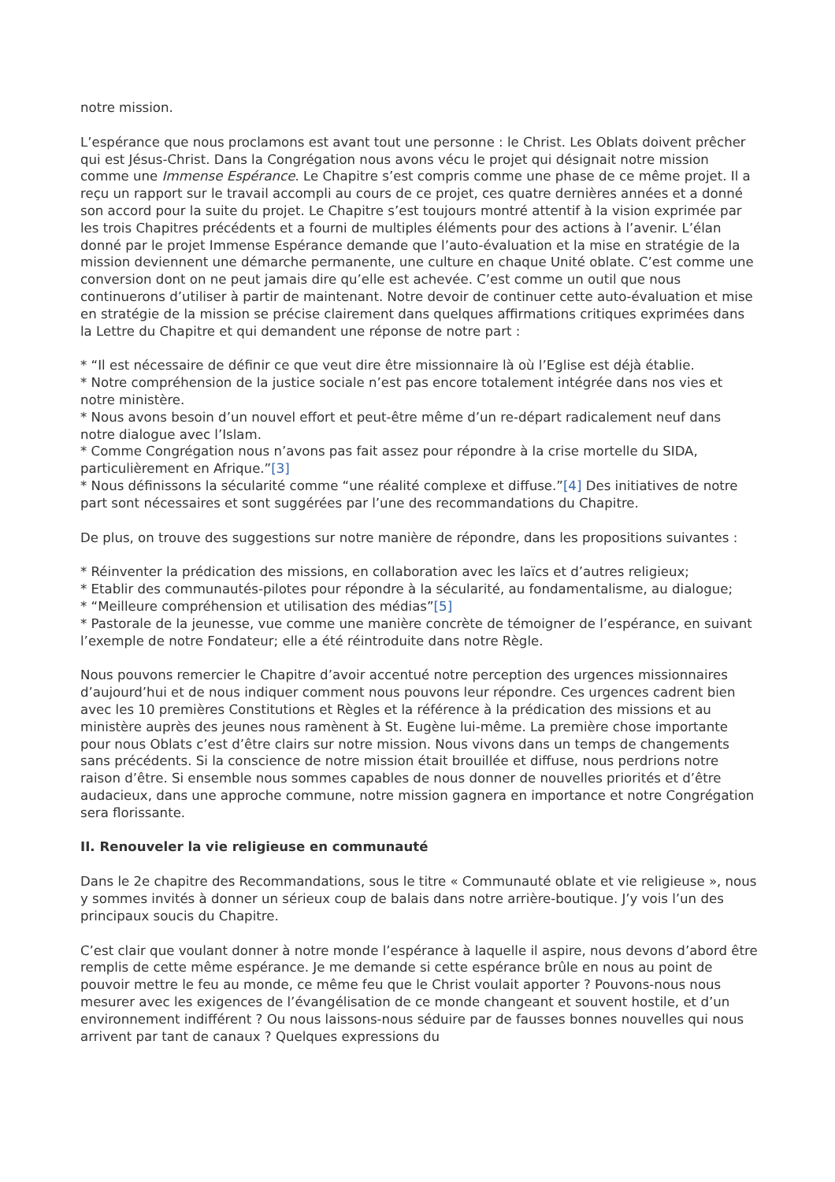notre mission.
L’espérance que nous proclamons est avant tout une personne : le Christ. Les Oblats doivent prêcher qui est Jésus-Christ. Dans la Congrégation nous avons vécu le projet qui désignait notre mission comme une Immense Espérance. Le Chapitre s’est compris comme une phase de ce même projet. Il a reçu un rapport sur le travail accompli au cours de ce projet, ces quatre dernières années et a donné son accord pour la suite du projet. Le Chapitre s’est toujours montré attentif à la vision exprimée par les trois Chapitres précédents et a fourni de multiples éléments pour des actions à l’avenir. L’élan donné par le projet Immense Espérance demande que l’auto-évaluation et la mise en stratégie de la mission deviennent une démarche permanente, une culture en chaque Unité oblate. C’est comme une conversion dont on ne peut jamais dire qu’elle est achevée. C’est comme un outil que nous continuerons d’utiliser à partir de maintenant. Notre devoir de continuer cette auto-évaluation et mise en stratégie de la mission se précise clairement dans quelques affirmations critiques exprimées dans la Lettre du Chapitre et qui demandent une réponse de notre part :
* “Il est nécessaire de définir ce que veut dire être missionnaire là où l’Eglise est déjà établie.
* Notre compréhension de la justice sociale n’est pas encore totalement intégrée dans nos vies et notre ministère.
* Nous avons besoin d’un nouvel effort et peut-être même d’un re-départ radicalement neuf dans notre dialogue avec l’Islam.
* Comme Congrégation nous n’avons pas fait assez pour répondre à la crise mortelle du SIDA, particulièrement en Afrique.”[3]
* Nous définissons la sécularité comme “une réalité complexe et diffuse.”[4] Des initiatives de notre part sont nécessaires et sont suggérées par l’une des recommandations du Chapitre.
De plus, on trouve des suggestions sur notre manière de répondre, dans les propositions suivantes :
* Réinventer la prédication des missions, en collaboration avec les laïcs et d’autres religieux;
* Etablir des communautés-pilotes pour répondre à la sécularité, au fondamentalisme, au dialogue;
* “Meilleure compréhension et utilisation des médias”[5]
* Pastorale de la jeunesse, vue comme une manière concrète de témoigner de l’espérance, en suivant l’exemple de notre Fondateur; elle a été réintroduite dans notre Règle.
Nous pouvons remercier le Chapitre d’avoir accentué notre perception des urgences missionnaires d’aujourd’hui et de nous indiquer comment nous pouvons leur répondre. Ces urgences cadrent bien avec les 10 premières Constitutions et Règles et la référence à la prédication des missions et au ministère auprès des jeunes nous ramènent à St. Eugène lui-même. La première chose importante pour nous Oblats c’est d’être clairs sur notre mission. Nous vivons dans un temps de changements sans précédents. Si la conscience de notre mission était brouillée et diffuse, nous perdrions notre raison d’être. Si ensemble nous sommes capables de nous donner de nouvelles priorités et d’être audacieux, dans une approche commune, notre mission gagnera en importance et notre Congrégation sera florissante.
II. Renouveler la vie religieuse en communauté
Dans le 2e chapitre des Recommandations, sous le titre « Communauté oblate et vie religieuse », nous y sommes invités à donner un sérieux coup de balais dans notre arrière-boutique. J’y vois l’un des principaux soucis du Chapitre.
C’est clair que voulant donner à notre monde l’espérance à laquelle il aspire, nous devons d’abord être remplis de cette même espérance. Je me demande si cette espérance brûle en nous au point de pouvoir mettre le feu au monde, ce même feu que le Christ voulait apporter ? Pouvons-nous nous mesurer avec les exigences de l’évangélisation de ce monde changeant et souvent hostile, et d’un environnement indifférent ? Ou nous laissons-nous séduire par de fausses bonnes nouvelles qui nous arrivent par tant de canaux ? Quelques expressions du